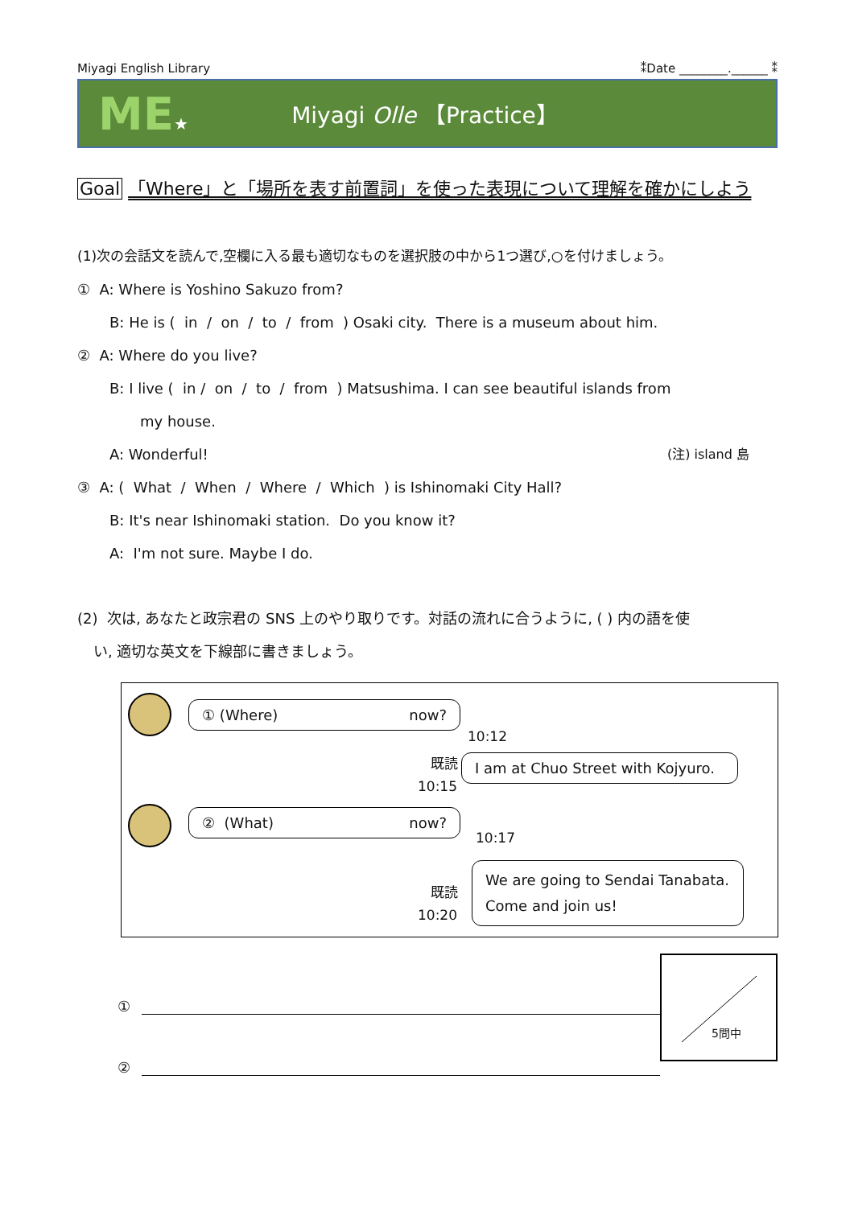Miyagi English Library ⁑Date ________.______ ⁑
ME★
Miyagi Olle 【Practice】
Goal 「Where」と「場所を表す前置詞」を使った表現について理解を確かにしよう
(1)次の会話文を読んで,空欄に入る最も適切なものを選択肢の中から1つ選び,○を付けましょう。
① A: Where is Yoshino Sakuzo from?
B: He is ( in / on / to / from ) Osaki city. There is a museum about him.
② A: Where do you live?
B: I live ( in / on / to / from ) Matsushima. I can see beautiful islands from
my house.
A: Wonderful! (注) island 島
③ A: ( What / When / Where / Which ) is Ishinomaki City Hall?
B: It's near Ishinomaki station. Do you know it?
A: I'm not sure. Maybe I do.
(2) 次は, あなたと政宗君の SNS 上のやり取りです。対話の流れに合うように, ( ) 内の語を使
い, 適切な英文を下線部に書きましょう。
① (Where) now?
10:12
既読
10:15
I am at Chuo Street with Kojyuro.
② (What) now?
10:17
既読
10:20
We are going to Sendai Tanabata. Come and join us!
①
②
5問中